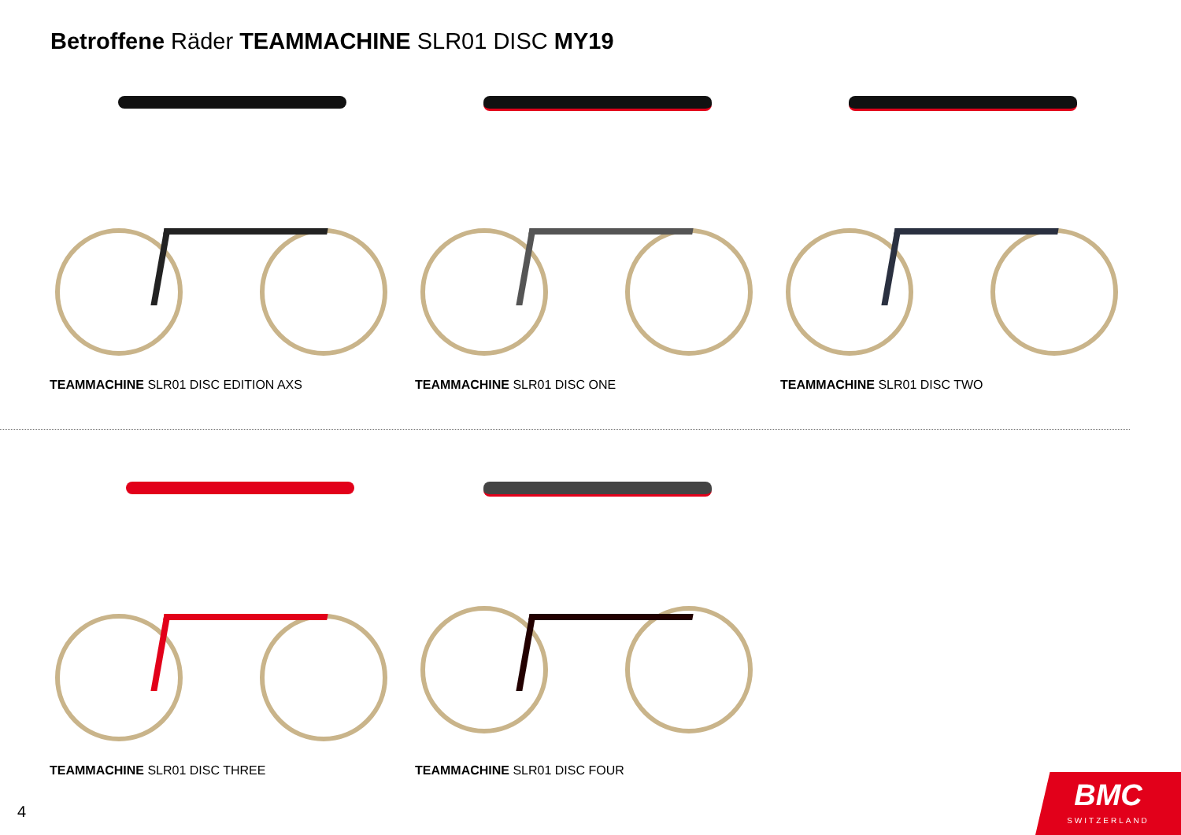Betroffene Räder TEAMMACHINE SLR01 DISC MY19
TEAMMACHINE SLR01 DISC EDITION AXS TEAMMACHINE SLR01 DISC ONE TEAMMACHINE SLR01 DISC TWO
TEAMMACHINE SLR01 DISC THREE TEAMMACHINE SLR01 DISC FOUR
4
BMC
SWITZERLAND